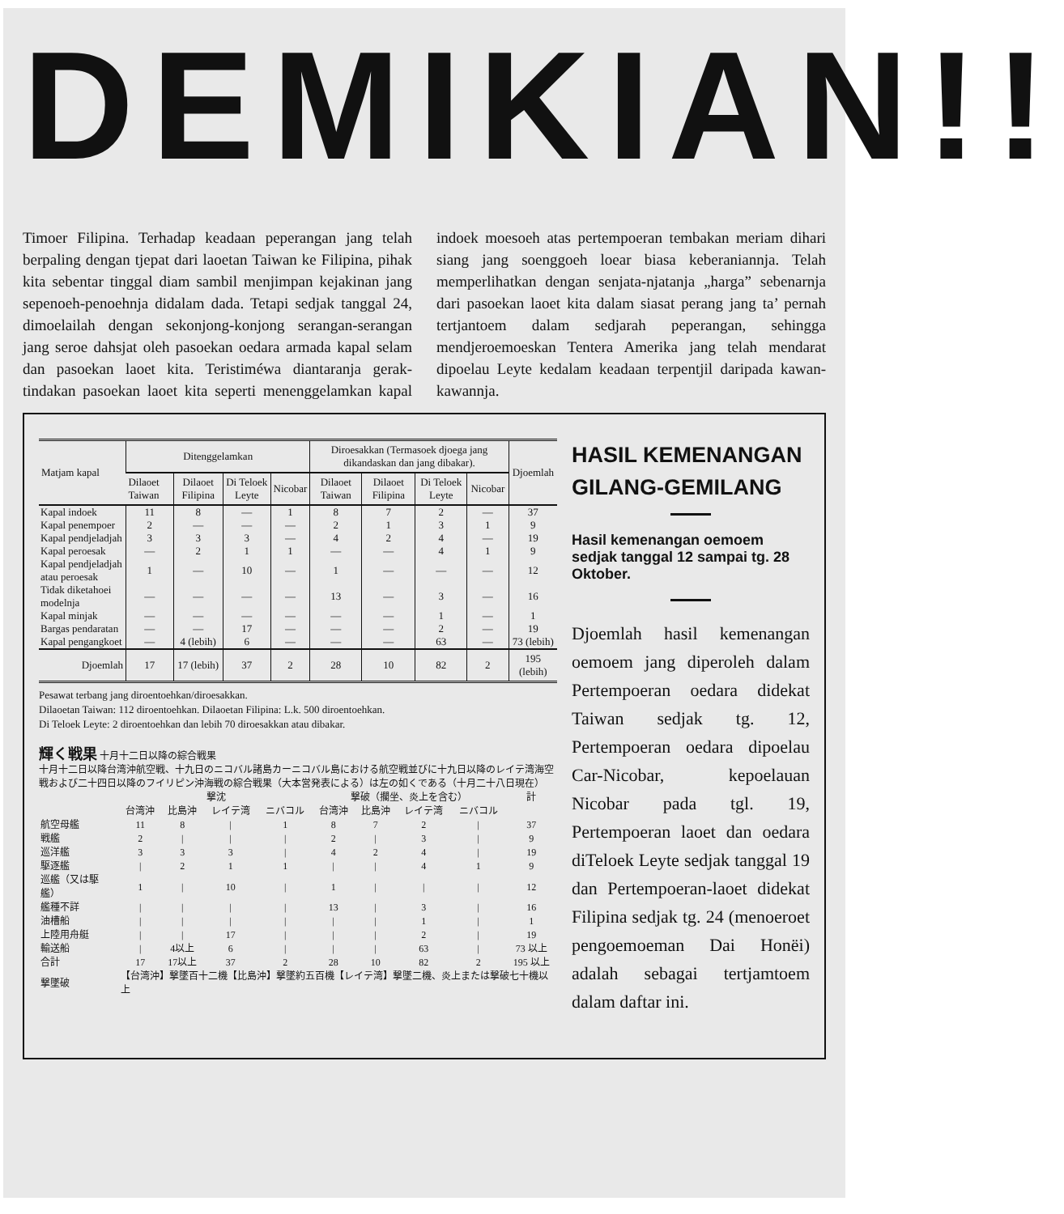DEMIKIAN!!
Timoer Filipina. Terhadap keadaan peperangan jang telah berpaling dengan tjepat dari laoetan Taiwan ke Filipina, pihak kita sebentar tinggal diam sambil menjimpan kejakinan jang sepenoeh-penoehnja didalam dada. Tetapi sedjak tanggal 24, dimoelailah dengan sekonjong-konjong serangan-serangan jang seroe dahsjat oleh pasoekan oedara armada kapal selam dan pasoekan laoet kita. Teristiméwa diantaranja gerak-tindakan pasoekan laoet kita seperti menenggelamkan kapal indoek moesoeh atas pertempoeran tembakan meriam dihari siang jang soenggoeh loear biasa keberaniannja. Telah memperlihatkan dengan senjata-njatanja „harga” sebenarnja dari pasoekan laoet kita dalam siasat perang jang ta’ pernah tertjantoem dalam sedjarah peperangan, sehingga mendjeroemoeskan Tentera Amerika jang telah mendarat dipoelau Leyte kedalam keadaan terpentjil daripada kawan-kawannja.
| Matjam kapal | Ditenggelamkan | | | | Diroesakkan (Termasoek djoega jang dikandaskan dan jang dibakar). | | | | Djoemlah |
| --- | --- | --- | --- | --- | --- | --- | --- | --- | --- |
| | Dilaoet Taiwan | Dilaoet Filipina | Di Teloek Leyte | Nicobar | Dilaoet Taiwan | Dilaoet Filipina | Di Teloek Leyte | Nicobar | |
| Kapal indoek | 11 | 8 | — | 1 | 8 | 7 | 2 | — | 37 |
| Kapal penempoer | 2 | — | — | — | 2 | 1 | 3 | 1 | 9 |
| Kapal pendjeladjah | 3 | 3 | 3 | — | 4 | 2 | 4 | — | 19 |
| Kapal peroesak | — | 2 | 1 | 1 | — | — | 4 | 1 | 9 |
| Kapal pendjeladjah atau peroesak | 1 | — | 10 | — | 1 | — | — | — | 12 |
| Tidak diketahoei modelnja | — | — | — | — | 13 | — | 3 | — | 16 |
| Kapal minjak | — | — | — | — | — | — | 1 | — | 1 |
| Bargas pendaratan | — | — | 17 | — | — | — | 2 | — | 19 |
| Kapal pengangkoet | — | 4 (lebih) | 6 | — | — | — | 63 | — | 73 (lebih) |
| Djoemlah | 17 | 17 (lebih) | 37 | 2 | 28 | 10 | 82 | 2 | 195 (lebih) |
Pesawat terbang jang diroentoehkan/diroesakkan.
Dilaoetan Taiwan: 112 diroentoehkan. Dilaoetan Filipina: L.k. 500 diroentoehkan.
Di Teloek Leyte: 2 diroentoehkan dan lebih 70 diroesakkan atau dibakar.
輝く戦果 十月十二日以降の綜合戦果
十月十二日以降台湾沖航空戦、十九日のニコバル諸島カーニコバル島における航空戦並びに十九日以降のレイテ湾海空戦および二十四日以降のフイリピン沖海戦の綜合戦果（大本営発表による）は左の如くである（十月二十八日現在）
| | 撃沈 | | | | 撃破（擱坐、炎上を含む） | | | | 計 |
| | 台湾沖 | 比島沖 | レイテ湾 | ニバコル | 台湾沖 | 比島沖 | レイテ湾 | ニバコル | |
| 航空母艦 | 11 | 8 | / | 1 | 8 | 7 | 2 | / | 37 |
| 戦艦 | 2 | / | / | / | 2 | / | 3 | / | 9 |
| 巡洋艦 | 3 | 3 | 3 | / | 4 | 2 | 4 | / | 19 |
| 駆逐艦 | / | 2 | 1 | 1 | / | / | 4 | 1 | 9 |
| 巡艦（又は駆艦） | 1 | / | 10 | / | 1 | / | / | / | 12 |
| 艦種不詳 | / | / | / | / | 13 | / | 3 | / | 16 |
| 油槽船 | / | / | / | / | / | / | 1 | / | 1 |
| 上陸用舟艇 | / | / | 17 | / | / | / | 2 | / | 19 |
| 輸送船 | / | 4以上 | 6 | / | / | / | 63 | / | 73 以上 |
| 合計 | 17 | 17以上 | 37 | 2 | 28 | 10 | 82 | 2 | 195 以上 |
| 撃墜破 | 【台湾沖】撃墜百十二機【比島沖】撃墜約五百機【レイテ湾】撃墜二機、炎上または撃破七十機以上 | | | | | | | | |
HASIL KEMENANGAN GILANG-GEMILANG
Hasil kemenangan oemoem sedjak tanggal 12 sampai tg. 28 Oktober.
Djoemlah hasil kemenangan oemoem jang diperoleh dalam Pertempoeran oedara didekat Taiwan sedjak tg. 12, Pertempoeran oedara dipoelau Car-Nicobar, kepoelauan Nicobar pada tgl. 19, Pertempoeran laoet dan oedara diTeloek Leyte sedjak tanggal 19 dan Pertempoeran-laoet didekat Filipina sedjak tg. 24 (menoeroet pengoemoeman Dai Honëi) adalah sebagai tertjamtoem dalam daftar ini.